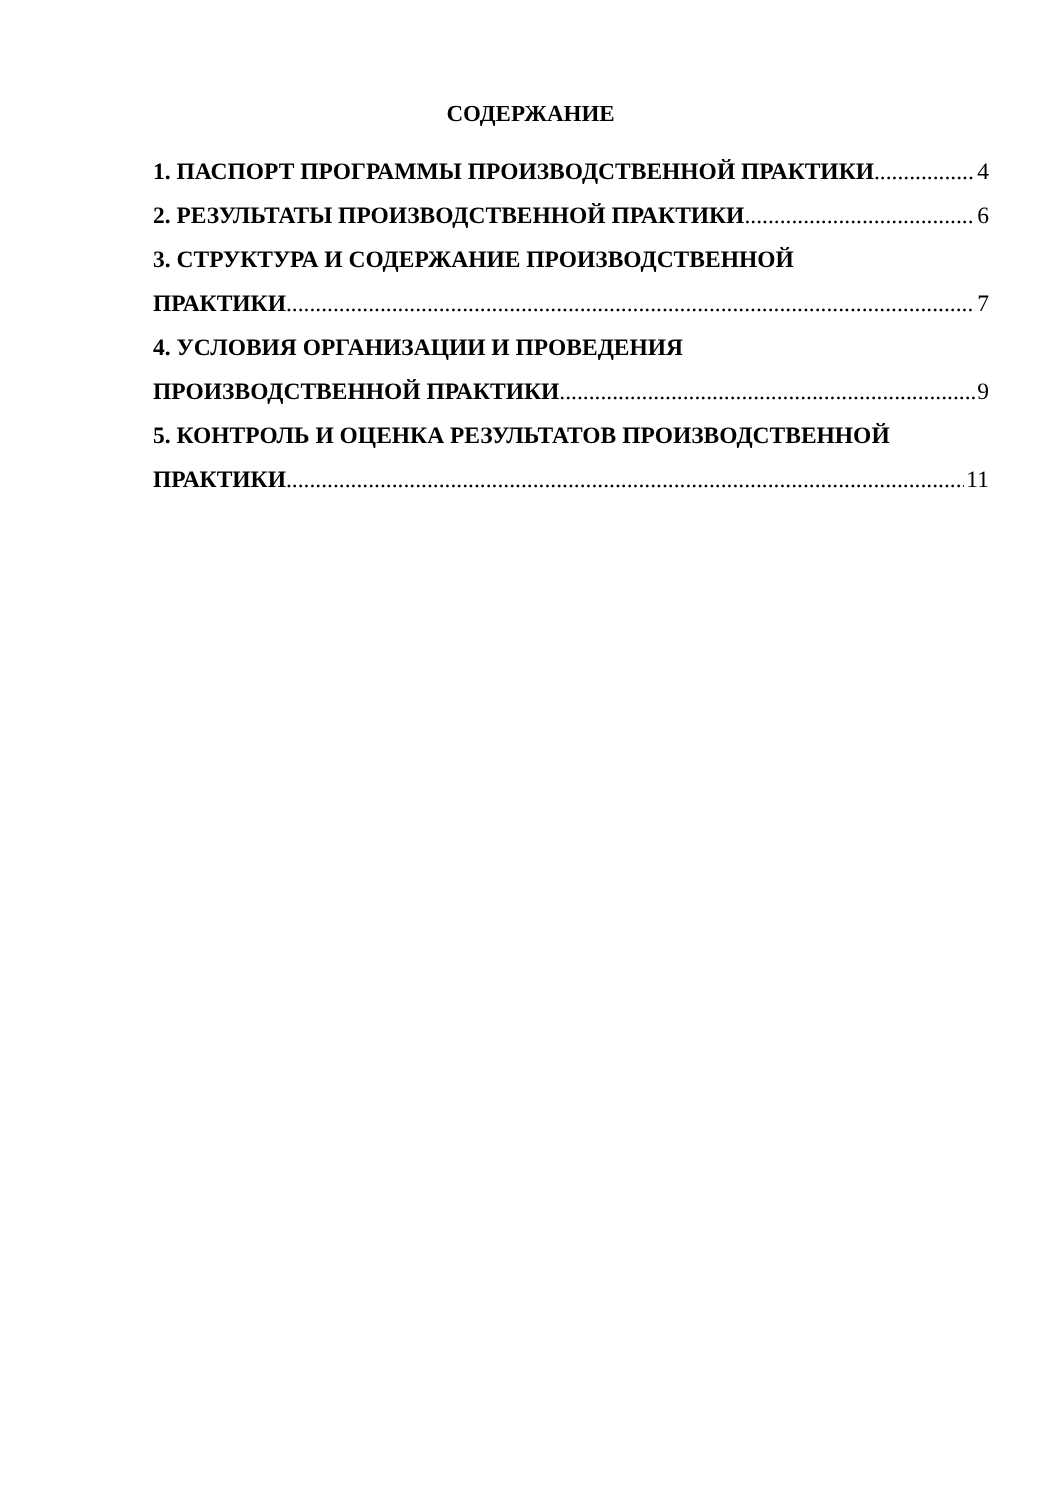СОДЕРЖАНИЕ
1. ПАСПОРТ ПРОГРАММЫ ПРОИЗВОДСТВЕННОЙ ПРАКТИКИ 4
2. РЕЗУЛЬТАТЫ ПРОИЗВОДСТВЕННОЙ ПРАКТИКИ 6
3. СТРУКТУРА И СОДЕРЖАНИЕ ПРОИЗВОДСТВЕННОЙ
ПРАКТИКИ 7
4. УСЛОВИЯ ОРГАНИЗАЦИИ И ПРОВЕДЕНИЯ
ПРОИЗВОДСТВЕННОЙ ПРАКТИКИ 9
5. КОНТРОЛЬ И ОЦЕНКА РЕЗУЛЬТАТОВ ПРОИЗВОДСТВЕННОЙ
ПРАКТИКИ 11